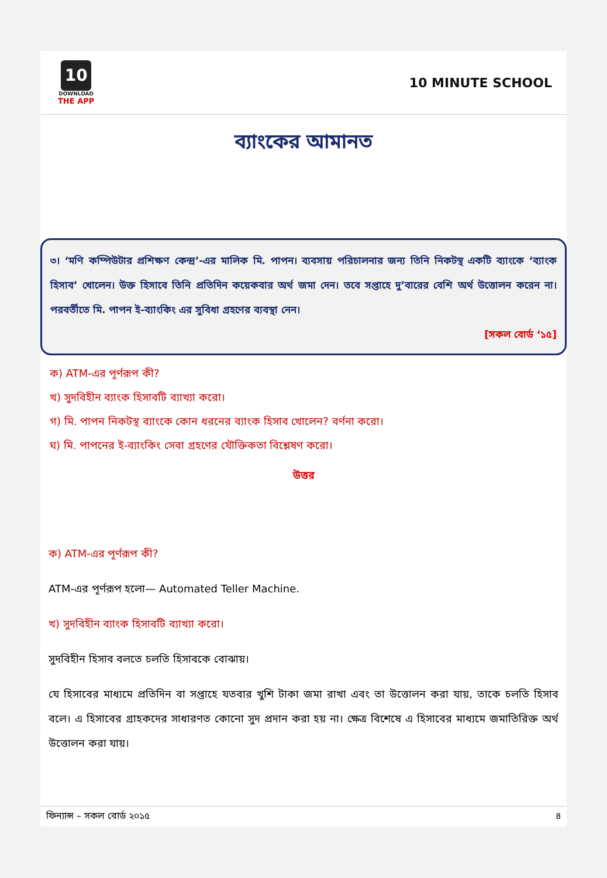10
DOWNLOAD
THE APP
10 MINUTE SCHOOL
ব্যাংকের আমানত
৩। ‘মণি কম্পিউটার প্রশিক্ষণ কেন্দ্র’-এর মালিক মি. পাপন। ব্যবসায় পরিচালনার জন্য তিনি নিকটস্থ একটি ব্যাংকে ‘ব্যাংক হিসাব’ খোলেন। উক্ত হিসাবে তিনি প্রতিদিন কয়েকবার অর্থ জমা দেন। তবে সপ্তাহে দু’বারের বেশি অর্থ উত্তোলন করেন না। পরবর্তীতে মি. পাপন ই-ব্যাংকিং এর সুবিধা গ্রহণের ব্যবস্থা নেন।
[সকল বোর্ড ‘১৫]
ক) ATM-এর পূর্ণরূপ কী?
খ) সুদবিহীন ব্যাংক হিসাবটি ব্যাখ্যা করো।
গ) মি. পাপন নিকটস্থ ব্যাংকে কোন ধরনের ব্যাংক হিসাব খোলেন? বর্ণনা করো।
ঘ) মি. পাপনের ই-ব্যাংকিং সেবা গ্রহণের যৌক্তিকতা বিশ্লেষণ করো।
উত্তর
ক) ATM-এর পূর্ণরূপ কী?
ATM-এর পূর্ণরূপ হলো— Automated Teller Machine.
খ) সুদবিহীন ব্যাংক হিসাবটি ব্যাখ্যা করো।
সুদবিহীন হিসাব বলতে চলতি হিসাবকে বোঝায়।
যে হিসাবের মাধ্যমে প্রতিদিন বা সপ্তাহে যতবার খুশি টাকা জমা রাখা এবং তা উত্তোলন করা যায়, তাকে চলতি হিসাব বলে। এ হিসাবের গ্রাহকদের সাধারণত কোনো সুদ প্রদান করা হয় না। ক্ষেত্র বিশেষে এ হিসাবের মাধ্যমে জমাতিরিক্ত অর্থ উত্তোলন করা যায়।
ফিন্যান্স – সকল বোর্ড ২০১৫ ৪